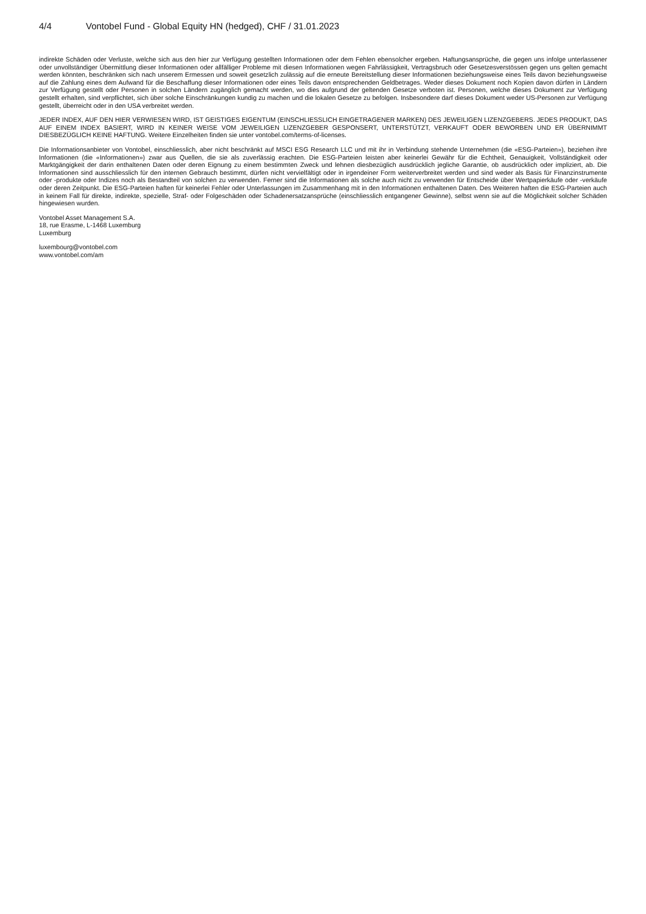4/4 Vontobel Fund - Global Equity HN (hedged), CHF / 31.01.2023
indirekte Schäden oder Verluste, welche sich aus den hier zur Verfügung gestellten Informationen oder dem Fehlen ebensolcher ergeben. Haftungsansprüche, die gegen uns infolge unterlassener oder unvollständiger Übermittlung dieser Informationen oder allfälliger Probleme mit diesen Informationen wegen Fahrlässigkeit, Vertragsbruch oder Gesetzesverstössen gegen uns gelten gemacht werden könnten, beschränken sich nach unserem Ermessen und soweit gesetzlich zulässig auf die erneute Bereitstellung dieser Informationen beziehungsweise eines Teils davon beziehungsweise auf die Zahlung eines dem Aufwand für die Beschaffung dieser Informationen oder eines Teils davon entsprechenden Geldbetrages. Weder dieses Dokument noch Kopien davon dürfen in Ländern zur Verfügung gestellt oder Personen in solchen Ländern zugänglich gemacht werden, wo dies aufgrund der geltenden Gesetze verboten ist. Personen, welche dieses Dokument zur Verfügung gestellt erhalten, sind verpflichtet, sich über solche Einschränkungen kundig zu machen und die lokalen Gesetze zu befolgen. Insbesondere darf dieses Dokument weder US-Personen zur Verfügung gestellt, überreicht oder in den USA verbreitet werden.
JEDER INDEX, AUF DEN HIER VERWIESEN WIRD, IST GEISTIGES EIGENTUM (EINSCHLIESSLICH EINGETRAGENER MARKEN) DES JEWEILIGEN LIZENZGEBERS. JEDES PRODUKT, DAS AUF EINEM INDEX BASIERT, WIRD IN KEINER WEISE VOM JEWEILIGEN LIZENZGEBER GESPONSERT, UNTERSTÜTZT, VERKAUFT ODER BEWORBEN UND ER ÜBERNIMMT DIESBEZÜGLICH KEINE HAFTUNG. Weitere Einzelheiten finden sie unter vontobel.com/terms-of-licenses.
Die Informationsanbieter von Vontobel, einschliesslich, aber nicht beschränkt auf MSCI ESG Research LLC und mit ihr in Verbindung stehende Unternehmen (die «ESG-Parteien»), beziehen ihre Informationen (die «Informationen») zwar aus Quellen, die sie als zuverlässig erachten. Die ESG-Parteien leisten aber keinerlei Gewähr für die Echtheit, Genauigkeit, Vollständigkeit oder Marktgängigkeit der darin enthaltenen Daten oder deren Eignung zu einem bestimmten Zweck und lehnen diesbezüglich ausdrücklich jegliche Garantie, ob ausdrücklich oder impliziert, ab. Die Informationen sind ausschliesslich für den internen Gebrauch bestimmt, dürfen nicht vervielfältigt oder in irgendeiner Form weiterverbreitet werden und sind weder als Basis für Finanzinstrumente oder -produkte oder Indizes noch als Bestandteil von solchen zu verwenden. Ferner sind die Informationen als solche auch nicht zu verwenden für Entscheide über Wertpapierkäufe oder -verkäufe oder deren Zeitpunkt. Die ESG-Parteien haften für keinerlei Fehler oder Unterlassungen im Zusammenhang mit in den Informationen enthaltenen Daten. Des Weiteren haften die ESG-Parteien auch in keinem Fall für direkte, indirekte, spezielle, Straf- oder Folgeschäden oder Schadenersatzansprüche (einschliesslich entgangener Gewinne), selbst wenn sie auf die Möglichkeit solcher Schäden hingewiesen wurden.
Vontobel Asset Management S.A.
18, rue Erasme, L-1468 Luxemburg
Luxemburg
luxembourg@vontobel.com
www.vontobel.com/am